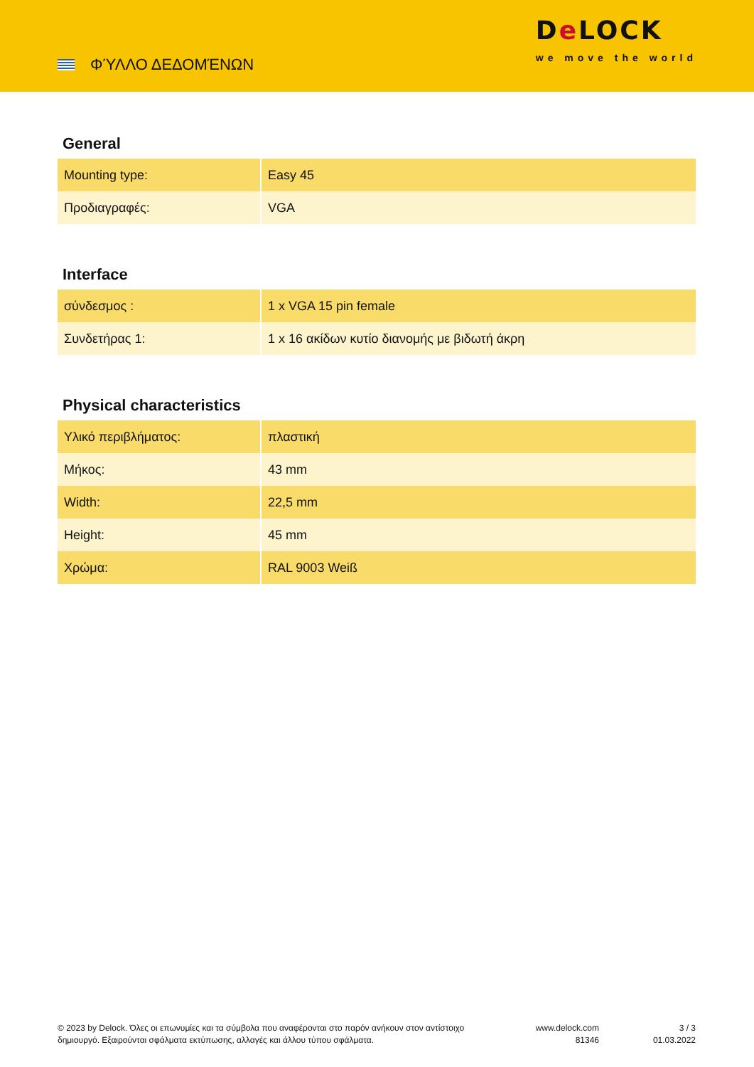ΦΎΛΛΟ ΔΕΔΟΜΈΝΩΝ
De LOCK
we move the world
General
| Mounting type: | Easy 45 |
| Προδιαγραφές: | VGA |
Interface
| σύνδεσμος : | 1 x VGA 15 pin female |
| Συνδετήρας 1: | 1 x 16 ακίδων κυτίο διανομής με βιδωτή άκρη |
Physical characteristics
| Υλικό περιβλήματος: | πλαστική |
| Μήκος: | 43 mm |
| Width: | 22,5 mm |
| Height: | 45 mm |
| Χρώμα: | RAL 9003 Weiß |
© 2023 by Delock. Όλες οι επωνυμίες και τα σύμβολα που αναφέρονται στο παρόν ανήκουν στον αντίστοιχο δημιουργό. Εξαιρούνται σφάλματα εκτύπωσης, αλλαγές και άλλου τύπου σφάλματα.
www.delock.com
81346
3 / 3
01.03.2022